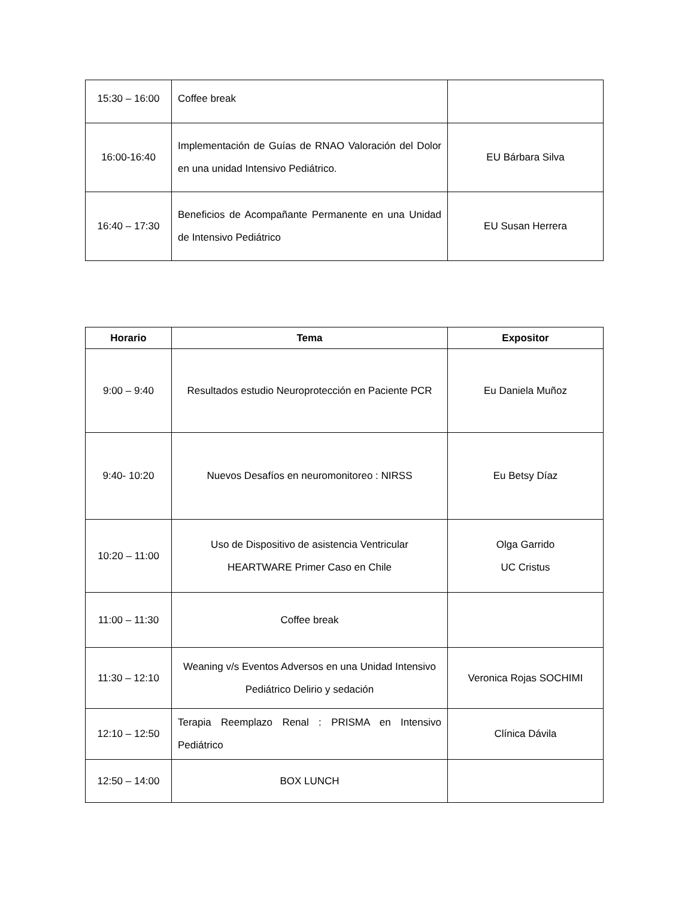| 15:30 – 16:00 | Coffee break | |
| 16:00-16:40 | Implementación de Guías de RNAO Valoración del Dolor en una unidad Intensivo Pediátrico. | EU Bárbara Silva |
| 16:40 – 17:30 | Beneficios de Acompañante Permanente en una Unidad de Intensivo Pediátrico | EU Susan Herrera |
| Horario | Tema | Expositor |
| --- | --- | --- |
| 9:00 – 9:40 | Resultados estudio Neuroprotección en Paciente PCR | Eu Daniela Muñoz |
| 9:40- 10:20 | Nuevos Desafíos en neuromonitoreo : NIRSS | Eu Betsy Díaz |
| 10:20 – 11:00 | Uso de Dispositivo de asistencia Ventricular HEARTWARE Primer Caso en Chile | Olga Garrido UC Cristus |
| 11:00 – 11:30 | Coffee break | |
| 11:30 – 12:10 | Weaning v/s Eventos Adversos en una Unidad Intensivo Pediátrico Delirio y sedación | Veronica Rojas SOCHIMI |
| 12:10 – 12:50 | Terapia Reemplazo Renal : PRISMA en Intensivo Pediátrico | Clínica Dávila |
| 12:50 – 14:00 | BOX LUNCH | |